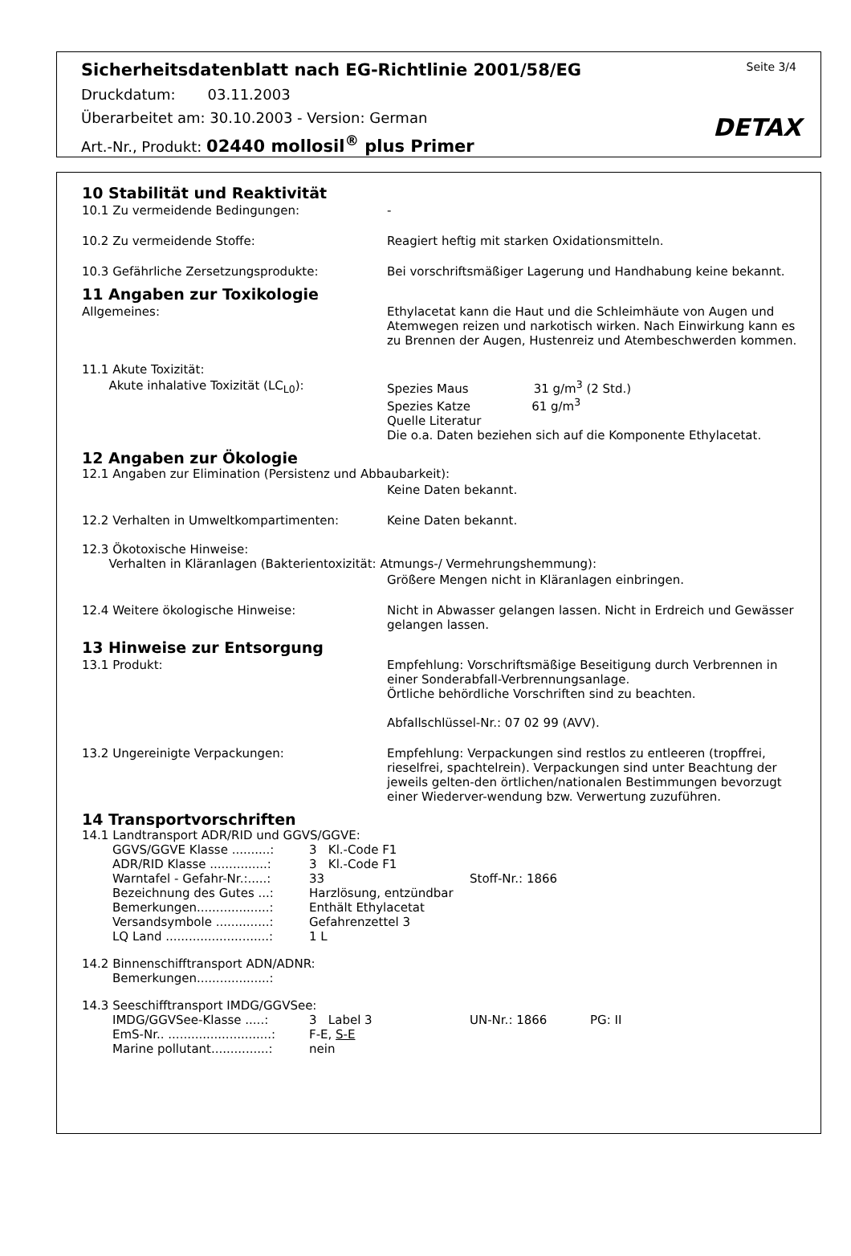Sicherheitsdatenblatt nach EG-Richtlinie 2001/58/EG Seite 3/4
Druckdatum: 03.11.2003
Überarbeitet am: 30.10.2003 - Version: German
Art.-Nr., Produkt: 02440 mollosil<sup>®</sup> plus Primer
DETAX
10 Stabilität und Reaktivität
10.1 Zu vermeidende Bedingungen: -
10.2 Zu vermeidende Stoffe: Reagiert heftig mit starken Oxidationsmitteln.
10.3 Gefährliche Zersetzungsprodukte: Bei vorschriftsmäßiger Lagerung und Handhabung keine bekannt.
11 Angaben zur Toxikologie
Allgemeines: Ethylacetat kann die Haut und die Schleimhäute von Augen und Atemwegen reizen und narkotisch wirken. Nach Einwirkung kann es zu Brennen der Augen, Hustenreiz und Atembeschwerden kommen.
11.1 Akute Toxizität:
Akute inhalative Toxizität (LC<sub>L0</sub>): Spezies Maus 31 g/m<sup>3</sup> (2 Std.)
Spezies Katze 61 g/m<sup>3</sup>
Quelle Literatur
Die o.a. Daten beziehen sich auf die Komponente Ethylacetat.
12 Angaben zur Ökologie
12.1 Angaben zur Elimination (Persistenz und Abbaubarkeit):
Keine Daten bekannt.
12.2 Verhalten in Umweltkompartimenten: Keine Daten bekannt.
12.3 Ökotoxische Hinweise:
Verhalten in Kläranlagen (Bakterientoxizität: Atmungs-/ Vermehrungshemmung):
Größere Mengen nicht in Kläranlagen einbringen.
12.4 Weitere ökologische Hinweise: Nicht in Abwasser gelangen lassen. Nicht in Erdreich und Gewässer gelangen lassen.
13 Hinweise zur Entsorgung
13.1 Produkt: Empfehlung: Vorschriftsmäßige Beseitigung durch Verbrennen in einer Sonderabfall-Verbrennungsanlage.
Örtliche behördliche Vorschriften sind zu beachten.
Abfallschlüssel-Nr.: 07 02 99 (AVV).
13.2 Ungereinigte Verpackungen: Empfehlung: Verpackungen sind restlos zu entleeren (tropffrei, rieselfrei, spachtelrein). Verpackungen sind unter Beachtung der jeweils gelten-den örtlichen/nationalen Bestimmungen bevorzugt einer Wiederver-wendung bzw. Verwertung zuzuführen.
14 Transportvorschriften
14.1 Landtransport ADR/RID und GGVS/GGVE:
GGVS/GGVE Klasse ..........:
3 Kl.-Code F1
ADR/RID Klasse ...............:
3 Kl.-Code F1
Warntafel - Gefahr-Nr.:.....:
33
Stoff-Nr.: 1866
Bezeichnung des Gutes ...:
Harzlösung, entzündbar
Bemerkungen...................:
Enthält Ethylacetat
Versandsymbole ..............:
Gefahrenzettel 3
LQ Land ...........................:
1 L
14.2 Binnenschifftransport ADN/ADNR:
Bemerkungen...................:
14.3 Seeschifftransport IMDG/GGVSee:
IMDG/GGVSee-Klasse .....:
3 Label 3
UN-Nr.: 1866
PG: II
EmS-Nr.. ...........................:
F-E, S-E
Marine pollutant...............:
nein